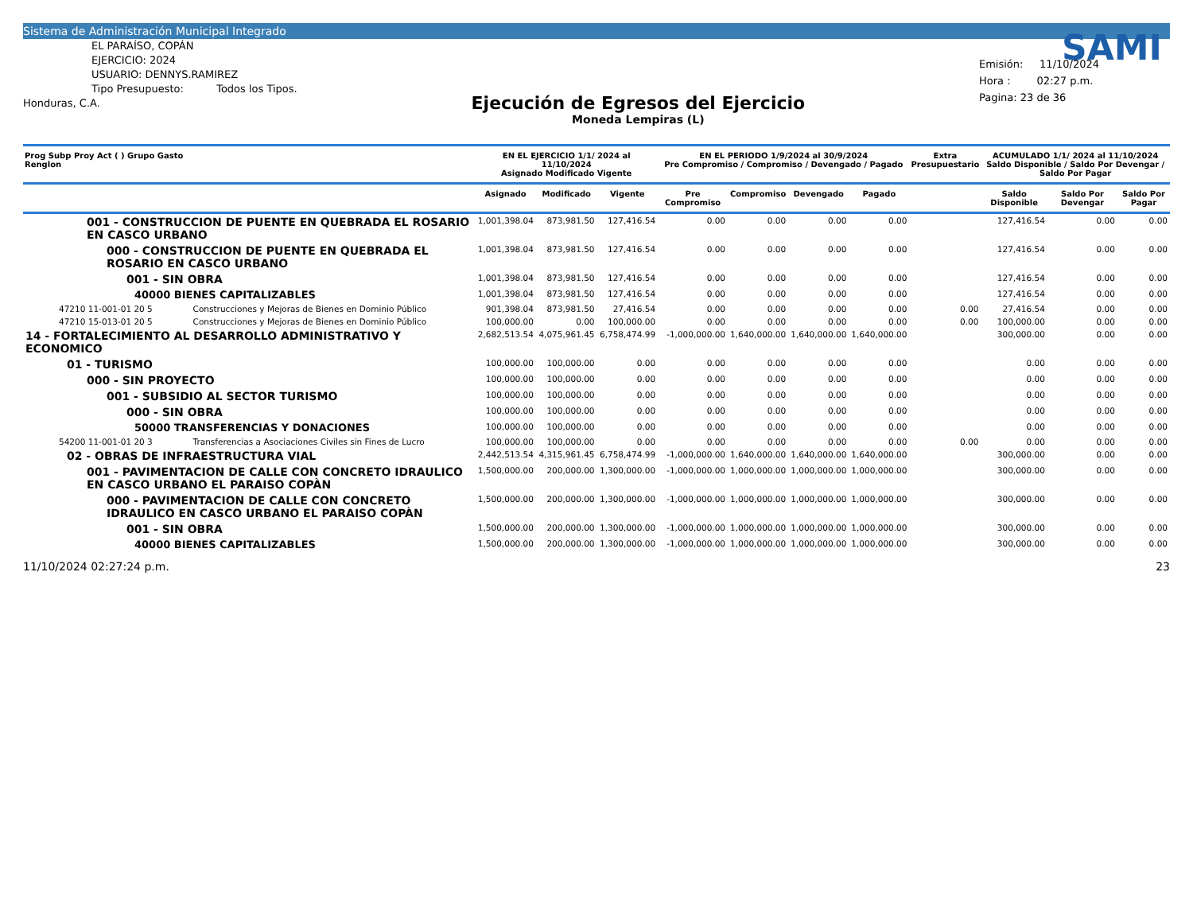Sistema de Administración Municipal Integrado
EL PARAÍSO, COPÁN
EJERCICIO: 2024
USUARIO: DENNYS.RAMIREZ
Tipo Presupuesto: Todos los Tipos.
Honduras, C.A.
Ejecución de Egresos del Ejercicio
Moneda Lempiras (L)
SAMI
Emisión: 11/10/2024
Hora : 02:27 p.m.
Pagina: 23 de 36
| Prog Subp Proy Act ( ) Grupo Gasto Renglon | | EN EL EJERCICIO 1/1/ 2024 al 11/10/2024 Asignado Modificado Vigente | | | EN EL PERIODO 1/9/2024 al 30/9/2024 Pre Compromiso / Compromiso / Devengado / Pagado | | | | Extra Presupuestario | ACUMULADO 1/1/ 2024 al 11/10/2024 Saldo Disponible / Saldo Por Devengar / Saldo Por Pagar | | |
| --- | --- | --- | --- | --- | --- | --- | --- | --- | --- | --- | --- | --- |
| | | Asignado | Modificado | Vigente | Pre Compromiso | Compromiso | Devengado | Pagado | | Saldo Disponible | Saldo Por Devengar | Saldo Por Pagar |
| 001 - CONSTRUCCION DE PUENTE EN QUEBRADA EL ROSARIO EN CASCO URBANO | | 1,001,398.04 | 873,981.50 | 127,416.54 | 0.00 | 0.00 | 0.00 | 0.00 | | 127,416.54 | 0.00 | 0.00 |
| 000 - CONSTRUCCION DE PUENTE EN QUEBRADA EL ROSARIO EN CASCO URBANO | | 1,001,398.04 | 873,981.50 | 127,416.54 | 0.00 | 0.00 | 0.00 | 0.00 | | 127,416.54 | 0.00 | 0.00 |
| 001 - SIN OBRA | | 1,001,398.04 | 873,981.50 | 127,416.54 | 0.00 | 0.00 | 0.00 | 0.00 | | 127,416.54 | 0.00 | 0.00 |
| 40000 BIENES CAPITALIZABLES | | 1,001,398.04 | 873,981.50 | 127,416.54 | 0.00 | 0.00 | 0.00 | 0.00 | | 127,416.54 | 0.00 | 0.00 |
| 47210 11-001-01 20 5 | Construcciones y Mejoras de Bienes en Dominio Público | 901,398.04 | 873,981.50 | 27,416.54 | 0.00 | 0.00 | 0.00 | 0.00 | 0.00 | 27,416.54 | 0.00 | 0.00 |
| 47210 15-013-01 20 5 | Construcciones y Mejoras de Bienes en Dominio Público | 100,000.00 | 0.00 | 100,000.00 | 0.00 | 0.00 | 0.00 | 0.00 | 0.00 | 100,000.00 | 0.00 | 0.00 |
| 14 - FORTALECIMIENTO AL DESARROLLO ADMINISTRATIVO Y ECONOMICO | | 2,682,513.54 | 4,075,961.45 | 6,758,474.99 | -1,000,000.00 | 1,640,000.00 | 1,640,000.00 | 1,640,000.00 | | 300,000.00 | 0.00 | 0.00 |
| 01 - TURISMO | | 100,000.00 | 100,000.00 | 0.00 | 0.00 | 0.00 | 0.00 | 0.00 | | 0.00 | 0.00 | 0.00 |
| 000 - SIN PROYECTO | | 100,000.00 | 100,000.00 | 0.00 | 0.00 | 0.00 | 0.00 | 0.00 | | 0.00 | 0.00 | 0.00 |
| 001 - SUBSIDIO AL SECTOR TURISMO | | 100,000.00 | 100,000.00 | 0.00 | 0.00 | 0.00 | 0.00 | 0.00 | | 0.00 | 0.00 | 0.00 |
| 000 - SIN OBRA | | 100,000.00 | 100,000.00 | 0.00 | 0.00 | 0.00 | 0.00 | 0.00 | | 0.00 | 0.00 | 0.00 |
| 50000 TRANSFERENCIAS Y DONACIONES | | 100,000.00 | 100,000.00 | 0.00 | 0.00 | 0.00 | 0.00 | 0.00 | | 0.00 | 0.00 | 0.00 |
| 54200 11-001-01 20 3 | Transferencias a Asociaciones Civiles sin Fines de Lucro | 100,000.00 | 100,000.00 | 0.00 | 0.00 | 0.00 | 0.00 | 0.00 | 0.00 | 0.00 | 0.00 | 0.00 |
| 02 - OBRAS DE INFRAESTRUCTURA VIAL | | 2,442,513.54 | 4,315,961.45 | 6,758,474.99 | -1,000,000.00 | 1,640,000.00 | 1,640,000.00 | 1,640,000.00 | | 300,000.00 | 0.00 | 0.00 |
| 001 - PAVIMENTACION DE CALLE CON CONCRETO IDRAULICO EN CASCO URBANO EL PARAISO COPÀN | | 1,500,000.00 | 200,000.00 | 1,300,000.00 | -1,000,000.00 | 1,000,000.00 | 1,000,000.00 | 1,000,000.00 | | 300,000.00 | 0.00 | 0.00 |
| 000 - PAVIMENTACION DE CALLE CON CONCRETO IDRAULICO EN CASCO URBANO EL PARAISO COPÀN | | 1,500,000.00 | 200,000.00 | 1,300,000.00 | -1,000,000.00 | 1,000,000.00 | 1,000,000.00 | 1,000,000.00 | | 300,000.00 | 0.00 | 0.00 |
| 001 - SIN OBRA | | 1,500,000.00 | 200,000.00 | 1,300,000.00 | -1,000,000.00 | 1,000,000.00 | 1,000,000.00 | 1,000,000.00 | | 300,000.00 | 0.00 | 0.00 |
| 40000 BIENES CAPITALIZABLES | | 1,500,000.00 | 200,000.00 | 1,300,000.00 | -1,000,000.00 | 1,000,000.00 | 1,000,000.00 | 1,000,000.00 | | 300,000.00 | 0.00 | 0.00 |
11/10/2024 02:27:24 p.m. 23